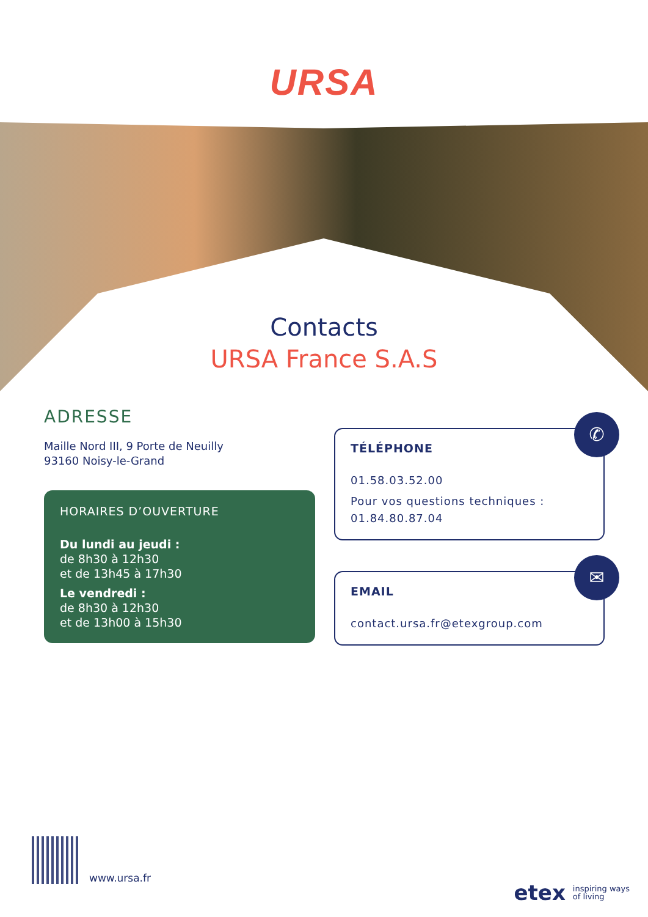URSA
Contacts
URSA France S.A.S
ADRESSE
Maille Nord III, 9 Porte de Neuilly
93160 Noisy-le-Grand
HORAIRES D’OUVERTURE
Du lundi au jeudi :
de 8h30 à 12h30
et de 13h45 à 17h30
Le vendredi :
de 8h30 à 12h30
et de 13h00 à 15h30
✆
TÉLÉPHONE
01.58.03.52.00
Pour vos questions techniques :
01.84.80.87.04
✉
EMAIL
contact.ursa.fr@etexgroup.com
www.ursa.fr
etex inspiring ways
of living